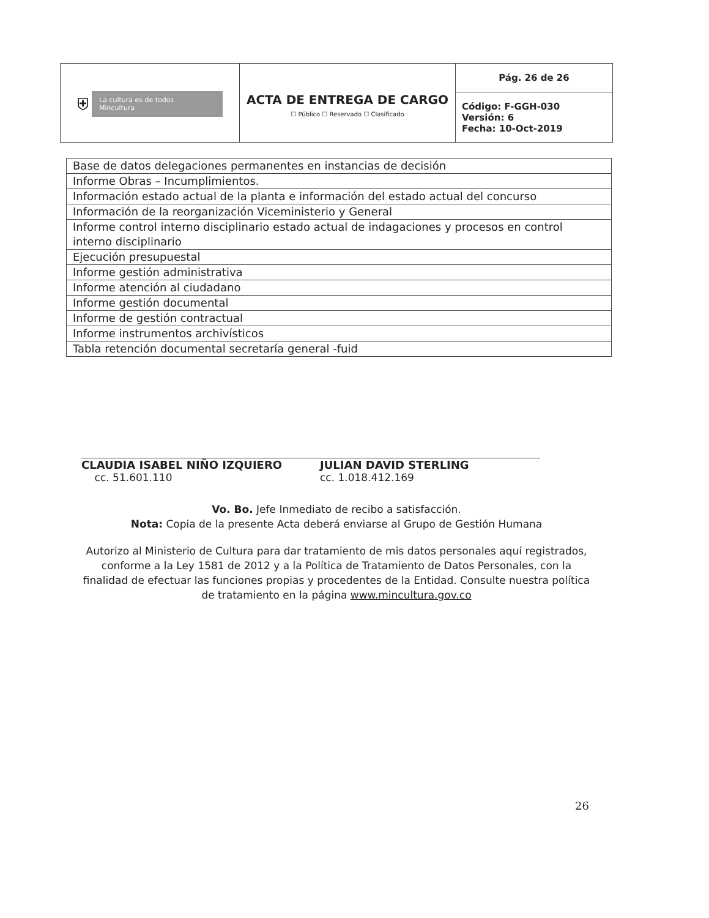| ⛨ La cultura es de todos Mincultura | ACTA DE ENTREGA DE CARGO ☐ Público ☐ Reservado ☐ Clasificado | Pág. 26 de 26 |
| | | Código: F-GGH-030 Versión: 6 Fecha: 10-Oct-2019 |
| Base de datos delegaciones permanentes en instancias de decisión |
| Informe Obras – Incumplimientos. |
| Información estado actual de la planta e información del estado actual del concurso |
| Información de la reorganización Viceministerio y General |
| Informe control interno disciplinario estado actual de indagaciones y procesos en control interno disciplinario |
| Ejecución presupuestal |
| Informe gestión administrativa |
| Informe atención al ciudadano |
| Informe gestión documental |
| Informe de gestión contractual |
| Informe instrumentos archivísticos |
| Tabla retención documental secretaría general -fuid |
CLAUDIA ISABEL NIÑO IZQUIERO
cc. 51.601.110
JULIAN DAVID STERLING
cc. 1.018.412.169
Vo. Bo. Jefe Inmediato de recibo a satisfacción.
Nota: Copia de la presente Acta deberá enviarse al Grupo de Gestión Humana
Autorizo al Ministerio de Cultura para dar tratamiento de mis datos personales aquí registrados, conforme a la Ley 1581 de 2012 y a la Política de Tratamiento de Datos Personales, con la finalidad de efectuar las funciones propias y procedentes de la Entidad. Consulte nuestra política de tratamiento en la página www.mincultura.gov.co
26